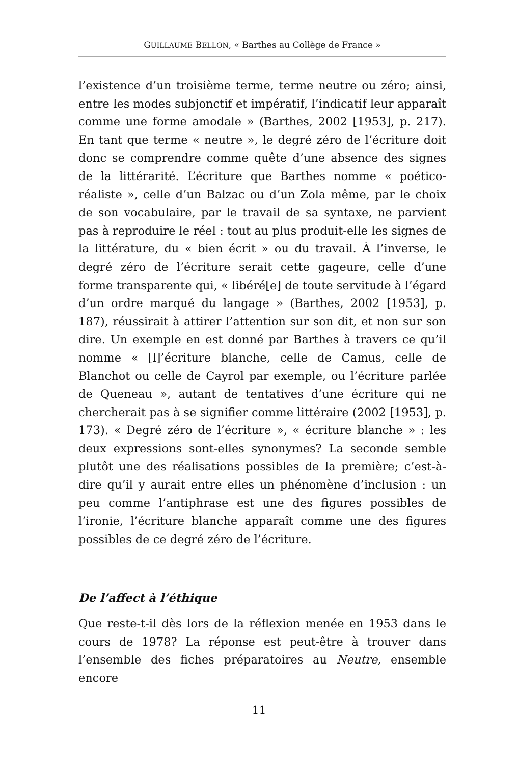GUILLAUME BELLON, « Barthes au Collège de France »
l’existence d’un troisième terme, terme neutre ou zéro; ainsi, entre les modes subjonctif et impératif, l’indicatif leur apparaît comme une forme amodale » (Barthes, 2002 [1953], p. 217). En tant que terme « neutre », le degré zéro de l’écriture doit donc se comprendre comme quête d’une absence des signes de la littérarité. L’écriture que Barthes nomme « poético-réaliste », celle d’un Balzac ou d’un Zola même, par le choix de son vocabulaire, par le travail de sa syntaxe, ne parvient pas à reproduire le réel : tout au plus produit-elle les signes de la littérature, du « bien écrit » ou du travail. À l’inverse, le degré zéro de l’écriture serait cette gageure, celle d’une forme transparente qui, « libéré[e] de toute servitude à l’égard d’un ordre marqué du langage » (Barthes, 2002 [1953], p. 187), réussirait à attirer l’attention sur son dit, et non sur son dire. Un exemple en est donné par Barthes à travers ce qu’il nomme « [l]’écriture blanche, celle de Camus, celle de Blanchot ou celle de Cayrol par exemple, ou l’écriture parlée de Queneau », autant de tentatives d’une écriture qui ne chercherait pas à se signifier comme littéraire (2002 [1953], p. 173). « Degré zéro de l’écriture », « écriture blanche » : les deux expressions sont-elles synonymes? La seconde semble plutôt une des réalisations possibles de la première; c’est-à-dire qu’il y aurait entre elles un phénomène d’inclusion : un peu comme l’antiphrase est une des figures possibles de l’ironie, l’écriture blanche apparaît comme une des figures possibles de ce degré zéro de l’écriture.
De l’affect à l’éthique
Que reste-t-il dès lors de la réflexion menée en 1953 dans le cours de 1978? La réponse est peut-être à trouver dans l’ensemble des fiches préparatoires au Neutre, ensemble encore
11